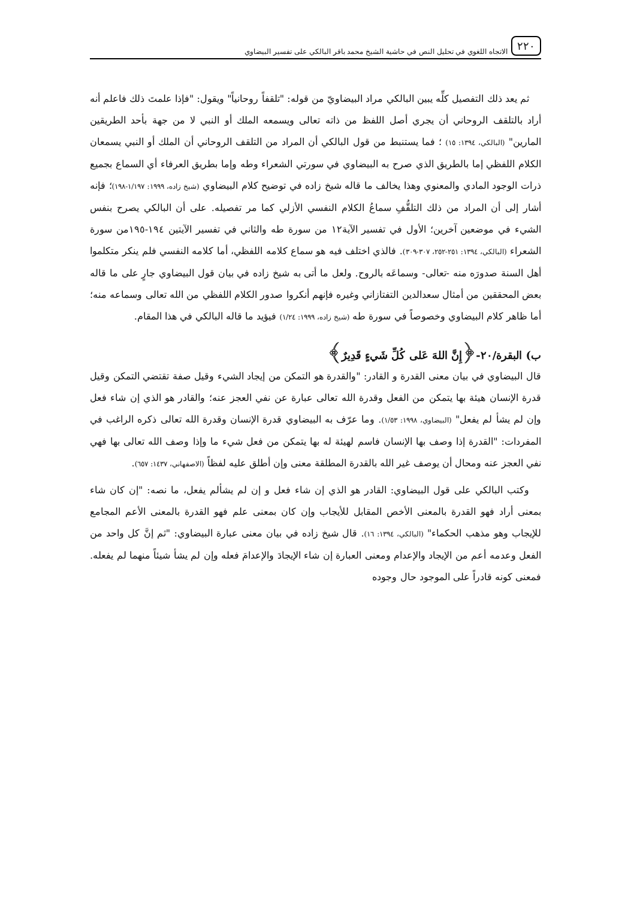٢٢٠ الاتجاه اللغوي في تحليل النص في حاشية الشيخ محمد باقر البالكي على تفسير البيضاوي
ثم يعد ذلك التفصيل كلِّه يبين البالكي مراد البيضاويّ من قوله: "تلقفاً روحانياً" ويقول: "فإذا علمتَ ذلك فاعلم أنه أراد بالتلقف الروحاني أن يجري أصل اللفظ من ذاته تعالى ويسمعه الملك أو النبي لا من جهة بأحد الطريقين المارين" (البالكي، ١٣٩٤: ١٥) ؛ فما يستنبط من قول البالكي أن المراد من التلقف الروحاني أن الملك أو النبي يسمعان الكلام اللفظي إما بالطريق الذي صرح به البيضاوي في سورتي الشعراء وطه وإما بطريق العرفاء أي السماع بجميع ذرات الوجود المادي والمعنوي وهذا يخالف ما قاله شيخ زاده في توضيح كلام البيضاوي (شيخ زاده، ١٩٩٩: ١/١٩٧-١٩٨)؛ فإنه أشار إلى أن المراد من ذلك التلقُّفِ سماعُ الكلام النفسي الأزلي كما مر تفصيله. على أن البالكي يصرح بنفس الشيء في موضعين آخرين؛ الأول في تفسير الآية١٢ من سورة طه والثاني في تفسير الآيتين ١٩٤-١٩٥من سورة الشعراء (البالكي، ١٣٩٤: ٢٥١-٢٥٢، ٣٠٧-٣٠٩). فالذي اختلف فيه هو سماع كلامه اللفظي، أما كلامه النفسي فلم ينكر متكلموا أهل السنة صدورَه منه -تعالى- وسماعَه بالروح. ولعل ما أتى به شيخ زاده في بيان قول البيضاوي جارٍ على ما قاله بعض المحققين من أمثال سعدالدين التفتازاني وغيره فإنهم أنكروا صدور الكلام اللفظي من الله تعالى وسماعه منه؛ أما ظاهر كلام البيضاوي وخصوصاً في سورة طه (شيخ زاده، ١٩٩٩: ١/٢٤) فيؤيد ما قاله البالكي في هذا المقام.
ب) البقرة/٢٠-﴿إِنَّ اللهَ عَلى كُلِّ شَيءٍ قَدِيرٌ﴾
قال البيضاوي في بيان معنى القدرة و القادر: "والقدرة هو التمكن من إيجاد الشيء وقيل صفة تقتضي التمكن وقيل قدرة الإنسان هيئة بها يتمكن من الفعل وقدرة الله تعالى عبارة عن نفي العجز عنه؛ والقادر هو الذي إن شاء فعل وإن لم يشأ لم يفعل" (البيضاوي، ١٩٩٨: ١/٥٣). وما عرّف به البيضاوي قدرة الإنسان وقدرة الله تعالى ذكره الراغب في المفردات: "القدرة إذا وصف بها الإنسان فاسم لهيئة له بها يتمكن من فعل شيء ما وإذا وصف الله تعالى بها فهي نفي العجز عنه ومحال أن يوصف غير الله بالقدرة المطلقة معنى وإن أطلق عليه لفظاً (الاصفهاني، ١٤٣٧: ٦٥٧).
وكتب البالكي على قول البيضاوي: القادر هو الذي إن شاء فعل و إن لم يشألم يفعل، ما نصه: "إن كان شاء بمعنى أراد فهو القدرة بالمعنى الأخص المقابل للأيجاب وإن كان بمعنى علم فهو القدرة بالمعنى الأعم المجامع للإيجاب وهو مذهب الحكماء" (البالكي، ١٣٩٤: ١٦). قال شيخ زاده في بيان معنى عبارة البيضاوي: "ثم إنَّ كل واحد من الفعل وعدمه أعم من الإيجاد والإعدام ومعنى العبارة إن شاء الإيجادَ والإعدامَ فعله وإن لم يشأ شيئاً منهما لم يفعله. فمعنى كونه قادراً على الموجود حال وجوده